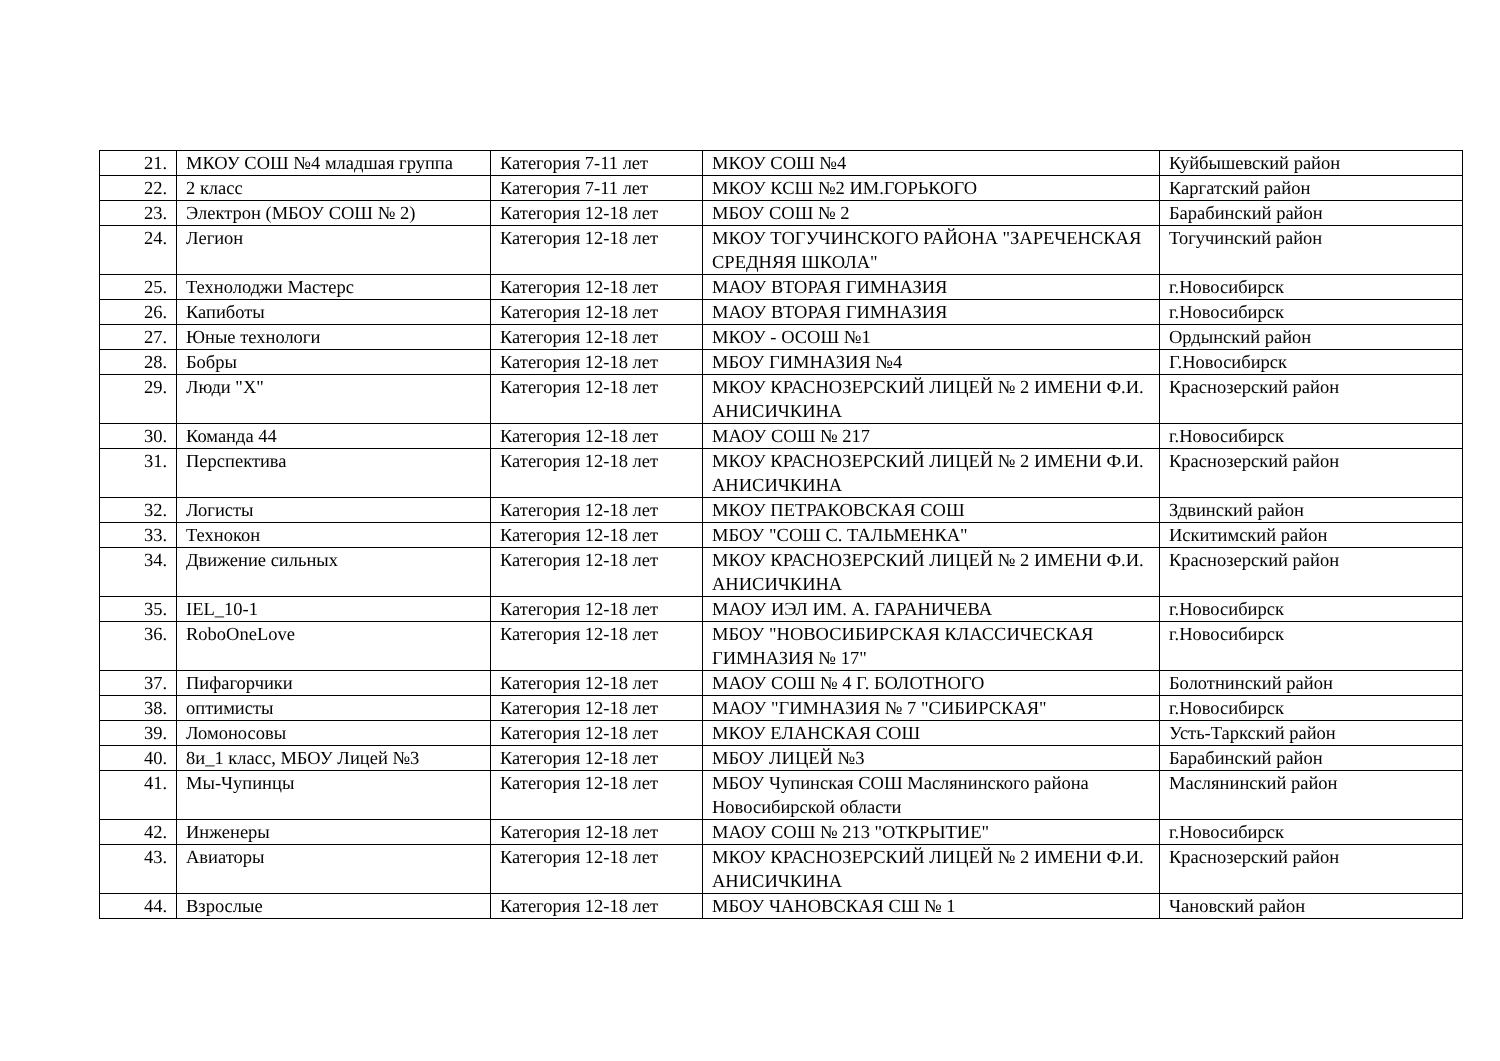| 21. | МКОУ СОШ №4 младшая группа | Категория 7-11 лет | МКОУ СОШ №4 | Куйбышевский район |
| 22. | 2 класс | Категория 7-11 лет | МКОУ КСШ №2 ИМ.ГОРЬКОГО | Каргатский район |
| 23. | Электрон (МБОУ СОШ № 2) | Категория 12-18 лет | МБОУ СОШ № 2 | Барабинский район |
| 24. | Легион | Категория 12-18 лет | МКОУ ТОГУЧИНСКОГО РАЙОНА "ЗАРЕЧЕНСКАЯ СРЕДНЯЯ ШКОЛА" | Тогучинский район |
| 25. | Технолоджи Мастерс | Категория 12-18 лет | МАОУ ВТОРАЯ ГИМНАЗИЯ | г.Новосибирск |
| 26. | Капиботы | Категория 12-18 лет | МАОУ ВТОРАЯ ГИМНАЗИЯ | г.Новосибирск |
| 27. | Юные технологи | Категория 12-18 лет | МКОУ - ОСОШ №1 | Ордынский район |
| 28. | Бобры | Категория 12-18 лет | МБОУ ГИМНАЗИЯ №4 | Г.Новосибирск |
| 29. | Люди "Х" | Категория 12-18 лет | МКОУ КРАСНОЗЕРСКИЙ ЛИЦЕЙ № 2 ИМЕНИ Ф.И. АНИСИЧКИНА | Краснозерский район |
| 30. | Команда 44 | Категория 12-18 лет | МАОУ СОШ № 217 | г.Новосибирск |
| 31. | Перспектива | Категория 12-18 лет | МКОУ КРАСНОЗЕРСКИЙ ЛИЦЕЙ № 2 ИМЕНИ Ф.И. АНИСИЧКИНА | Краснозерский район |
| 32. | Логисты | Категория 12-18 лет | МКОУ ПЕТРАКОВСКАЯ СОШ | Здвинский район |
| 33. | Технокон | Категория 12-18 лет | МБОУ "СОШ С. ТАЛЬМЕНКА" | Искитимский район |
| 34. | Движение сильных | Категория 12-18 лет | МКОУ КРАСНОЗЕРСКИЙ ЛИЦЕЙ № 2 ИМЕНИ Ф.И. АНИСИЧКИНА | Краснозерский район |
| 35. | IEL_10-1 | Категория 12-18 лет | МАОУ ИЭЛ ИМ. А. ГАРАНИЧЕВА | г.Новосибирск |
| 36. | RoboOneLove | Категория 12-18 лет | МБОУ "НОВОСИБИРСКАЯ КЛАССИЧЕСКАЯ ГИМНАЗИЯ № 17" | г.Новосибирск |
| 37. | Пифагорчики | Категория 12-18 лет | МАОУ СОШ № 4 Г. БОЛОТНОГО | Болотнинский район |
| 38. | оптимисты | Категория 12-18 лет | МАОУ "ГИМНАЗИЯ № 7 "СИБИРСКАЯ" | г.Новосибирск |
| 39. | Ломоносовы | Категория 12-18 лет | МКОУ ЕЛАНСКАЯ СОШ | Усть-Таркский район |
| 40. | 8и_1 класс, МБОУ Лицей №3 | Категория 12-18 лет | МБОУ ЛИЦЕЙ №3 | Барабинский район |
| 41. | Мы-Чупинцы | Категория 12-18 лет | МБОУ Чупинская СОШ Маслянинского района Новосибирской области | Маслянинский район |
| 42. | Инженеры | Категория 12-18 лет | МАОУ СОШ № 213 "ОТКРЫТИЕ" | г.Новосибирск |
| 43. | Авиаторы | Категория 12-18 лет | МКОУ КРАСНОЗЕРСКИЙ ЛИЦЕЙ № 2 ИМЕНИ Ф.И. АНИСИЧКИНА | Краснозерский район |
| 44. | Взрослые | Категория 12-18 лет | МБОУ ЧАНОВСКАЯ СШ № 1 | Чановский район |